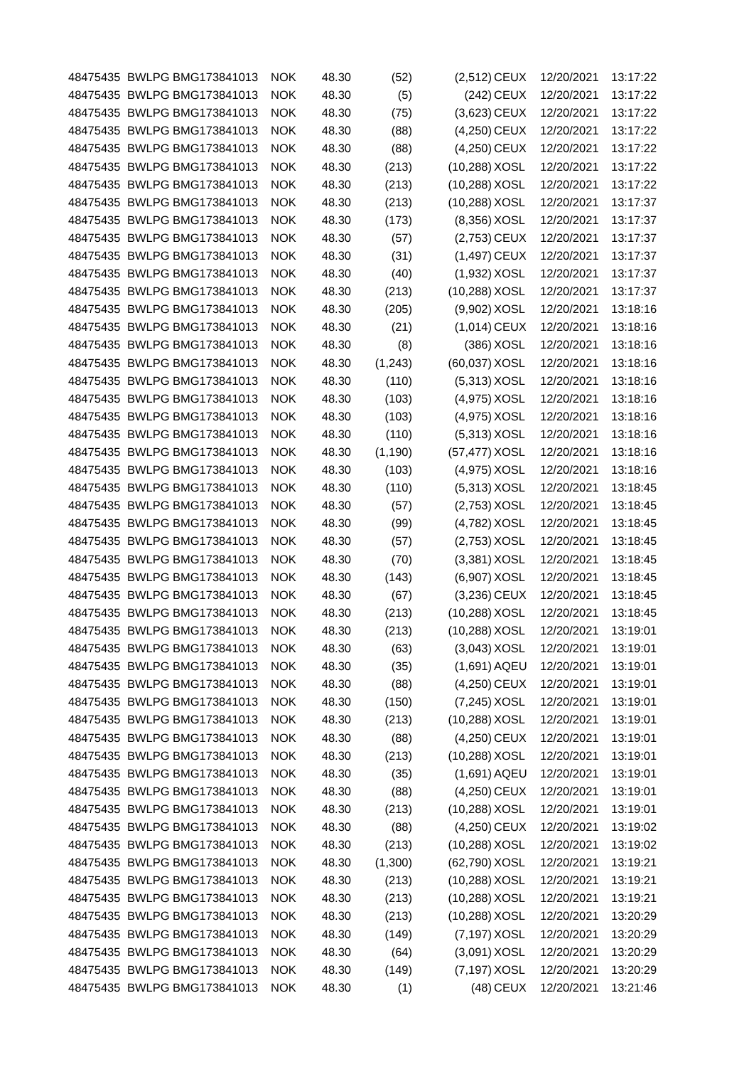| 48475435 | BWLPG | BMG173841013 | NOK | 48.30 | (52) | (2,512) | CEUX | 12/20/2021 | 13:17:22 |
| 48475435 | BWLPG | BMG173841013 | NOK | 48.30 | (5) | (242) | CEUX | 12/20/2021 | 13:17:22 |
| 48475435 | BWLPG | BMG173841013 | NOK | 48.30 | (75) | (3,623) | CEUX | 12/20/2021 | 13:17:22 |
| 48475435 | BWLPG | BMG173841013 | NOK | 48.30 | (88) | (4,250) | CEUX | 12/20/2021 | 13:17:22 |
| 48475435 | BWLPG | BMG173841013 | NOK | 48.30 | (88) | (4,250) | CEUX | 12/20/2021 | 13:17:22 |
| 48475435 | BWLPG | BMG173841013 | NOK | 48.30 | (213) | (10,288) | XOSL | 12/20/2021 | 13:17:22 |
| 48475435 | BWLPG | BMG173841013 | NOK | 48.30 | (213) | (10,288) | XOSL | 12/20/2021 | 13:17:22 |
| 48475435 | BWLPG | BMG173841013 | NOK | 48.30 | (213) | (10,288) | XOSL | 12/20/2021 | 13:17:37 |
| 48475435 | BWLPG | BMG173841013 | NOK | 48.30 | (173) | (8,356) | XOSL | 12/20/2021 | 13:17:37 |
| 48475435 | BWLPG | BMG173841013 | NOK | 48.30 | (57) | (2,753) | CEUX | 12/20/2021 | 13:17:37 |
| 48475435 | BWLPG | BMG173841013 | NOK | 48.30 | (31) | (1,497) | CEUX | 12/20/2021 | 13:17:37 |
| 48475435 | BWLPG | BMG173841013 | NOK | 48.30 | (40) | (1,932) | XOSL | 12/20/2021 | 13:17:37 |
| 48475435 | BWLPG | BMG173841013 | NOK | 48.30 | (213) | (10,288) | XOSL | 12/20/2021 | 13:17:37 |
| 48475435 | BWLPG | BMG173841013 | NOK | 48.30 | (205) | (9,902) | XOSL | 12/20/2021 | 13:18:16 |
| 48475435 | BWLPG | BMG173841013 | NOK | 48.30 | (21) | (1,014) | CEUX | 12/20/2021 | 13:18:16 |
| 48475435 | BWLPG | BMG173841013 | NOK | 48.30 | (8) | (386) | XOSL | 12/20/2021 | 13:18:16 |
| 48475435 | BWLPG | BMG173841013 | NOK | 48.30 | (1,243) | (60,037) | XOSL | 12/20/2021 | 13:18:16 |
| 48475435 | BWLPG | BMG173841013 | NOK | 48.30 | (110) | (5,313) | XOSL | 12/20/2021 | 13:18:16 |
| 48475435 | BWLPG | BMG173841013 | NOK | 48.30 | (103) | (4,975) | XOSL | 12/20/2021 | 13:18:16 |
| 48475435 | BWLPG | BMG173841013 | NOK | 48.30 | (103) | (4,975) | XOSL | 12/20/2021 | 13:18:16 |
| 48475435 | BWLPG | BMG173841013 | NOK | 48.30 | (110) | (5,313) | XOSL | 12/20/2021 | 13:18:16 |
| 48475435 | BWLPG | BMG173841013 | NOK | 48.30 | (1,190) | (57,477) | XOSL | 12/20/2021 | 13:18:16 |
| 48475435 | BWLPG | BMG173841013 | NOK | 48.30 | (103) | (4,975) | XOSL | 12/20/2021 | 13:18:16 |
| 48475435 | BWLPG | BMG173841013 | NOK | 48.30 | (110) | (5,313) | XOSL | 12/20/2021 | 13:18:45 |
| 48475435 | BWLPG | BMG173841013 | NOK | 48.30 | (57) | (2,753) | XOSL | 12/20/2021 | 13:18:45 |
| 48475435 | BWLPG | BMG173841013 | NOK | 48.30 | (99) | (4,782) | XOSL | 12/20/2021 | 13:18:45 |
| 48475435 | BWLPG | BMG173841013 | NOK | 48.30 | (57) | (2,753) | XOSL | 12/20/2021 | 13:18:45 |
| 48475435 | BWLPG | BMG173841013 | NOK | 48.30 | (70) | (3,381) | XOSL | 12/20/2021 | 13:18:45 |
| 48475435 | BWLPG | BMG173841013 | NOK | 48.30 | (143) | (6,907) | XOSL | 12/20/2021 | 13:18:45 |
| 48475435 | BWLPG | BMG173841013 | NOK | 48.30 | (67) | (3,236) | CEUX | 12/20/2021 | 13:18:45 |
| 48475435 | BWLPG | BMG173841013 | NOK | 48.30 | (213) | (10,288) | XOSL | 12/20/2021 | 13:18:45 |
| 48475435 | BWLPG | BMG173841013 | NOK | 48.30 | (213) | (10,288) | XOSL | 12/20/2021 | 13:19:01 |
| 48475435 | BWLPG | BMG173841013 | NOK | 48.30 | (63) | (3,043) | XOSL | 12/20/2021 | 13:19:01 |
| 48475435 | BWLPG | BMG173841013 | NOK | 48.30 | (35) | (1,691) | AQEU | 12/20/2021 | 13:19:01 |
| 48475435 | BWLPG | BMG173841013 | NOK | 48.30 | (88) | (4,250) | CEUX | 12/20/2021 | 13:19:01 |
| 48475435 | BWLPG | BMG173841013 | NOK | 48.30 | (150) | (7,245) | XOSL | 12/20/2021 | 13:19:01 |
| 48475435 | BWLPG | BMG173841013 | NOK | 48.30 | (213) | (10,288) | XOSL | 12/20/2021 | 13:19:01 |
| 48475435 | BWLPG | BMG173841013 | NOK | 48.30 | (88) | (4,250) | CEUX | 12/20/2021 | 13:19:01 |
| 48475435 | BWLPG | BMG173841013 | NOK | 48.30 | (213) | (10,288) | XOSL | 12/20/2021 | 13:19:01 |
| 48475435 | BWLPG | BMG173841013 | NOK | 48.30 | (35) | (1,691) | AQEU | 12/20/2021 | 13:19:01 |
| 48475435 | BWLPG | BMG173841013 | NOK | 48.30 | (88) | (4,250) | CEUX | 12/20/2021 | 13:19:01 |
| 48475435 | BWLPG | BMG173841013 | NOK | 48.30 | (213) | (10,288) | XOSL | 12/20/2021 | 13:19:01 |
| 48475435 | BWLPG | BMG173841013 | NOK | 48.30 | (88) | (4,250) | CEUX | 12/20/2021 | 13:19:02 |
| 48475435 | BWLPG | BMG173841013 | NOK | 48.30 | (213) | (10,288) | XOSL | 12/20/2021 | 13:19:02 |
| 48475435 | BWLPG | BMG173841013 | NOK | 48.30 | (1,300) | (62,790) | XOSL | 12/20/2021 | 13:19:21 |
| 48475435 | BWLPG | BMG173841013 | NOK | 48.30 | (213) | (10,288) | XOSL | 12/20/2021 | 13:19:21 |
| 48475435 | BWLPG | BMG173841013 | NOK | 48.30 | (213) | (10,288) | XOSL | 12/20/2021 | 13:19:21 |
| 48475435 | BWLPG | BMG173841013 | NOK | 48.30 | (213) | (10,288) | XOSL | 12/20/2021 | 13:20:29 |
| 48475435 | BWLPG | BMG173841013 | NOK | 48.30 | (149) | (7,197) | XOSL | 12/20/2021 | 13:20:29 |
| 48475435 | BWLPG | BMG173841013 | NOK | 48.30 | (64) | (3,091) | XOSL | 12/20/2021 | 13:20:29 |
| 48475435 | BWLPG | BMG173841013 | NOK | 48.30 | (149) | (7,197) | XOSL | 12/20/2021 | 13:20:29 |
| 48475435 | BWLPG | BMG173841013 | NOK | 48.30 | (1) | (48) | CEUX | 12/20/2021 | 13:21:46 |